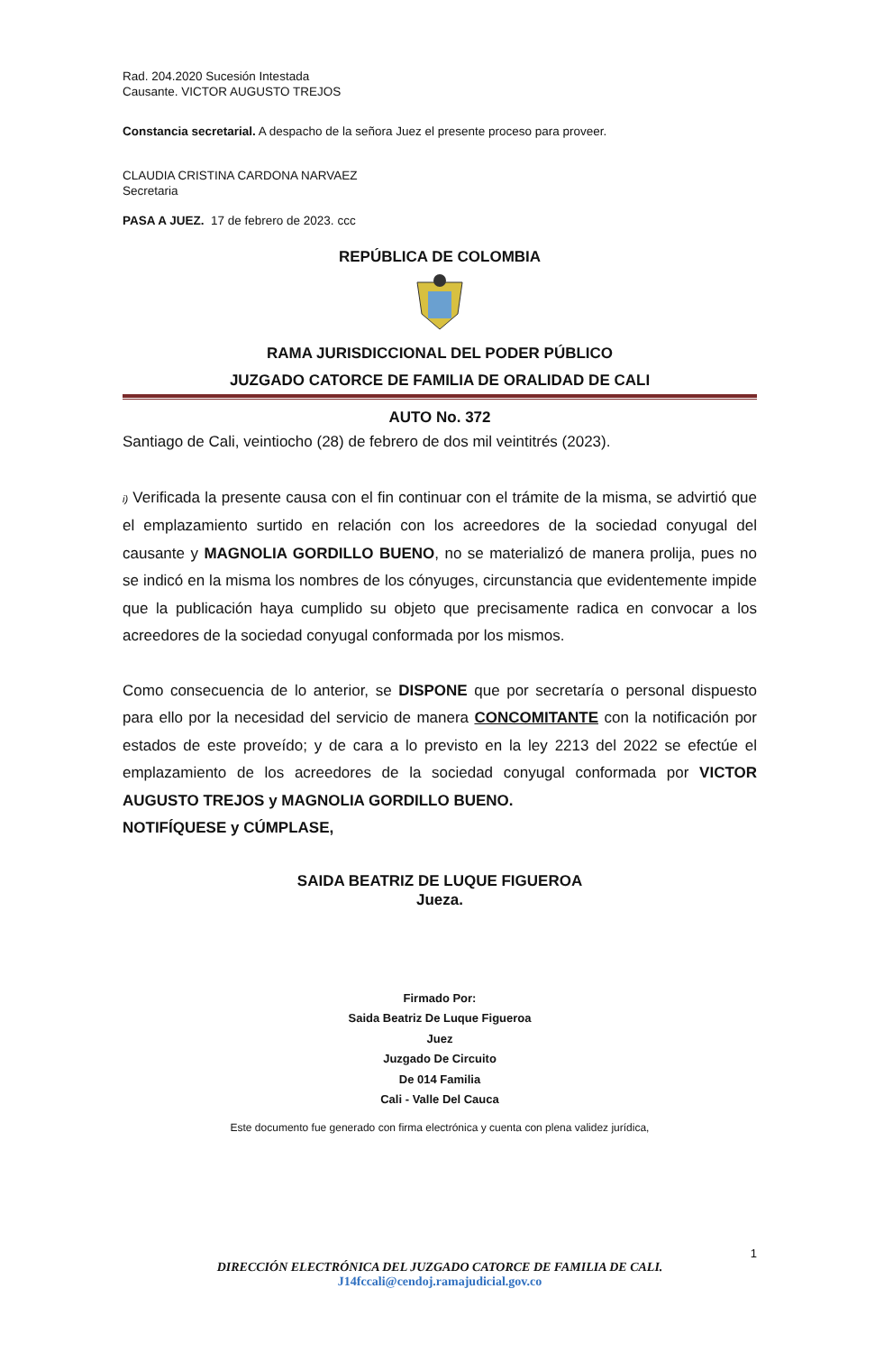Rad. 204.2020 Sucesión Intestada
Causante. VICTOR AUGUSTO TREJOS
Constancia secretarial. A despacho de la señora Juez el presente proceso para proveer.
CLAUDIA CRISTINA CARDONA NARVAEZ
Secretaria
PASA A JUEZ. 17 de febrero de 2023. ccc
REPÚBLICA DE COLOMBIA
RAMA JURISDICCIONAL DEL PODER PÚBLICO
JUZGADO CATORCE DE FAMILIA DE ORALIDAD DE CALI
AUTO No. 372
Santiago de Cali, veintiocho (28) de febrero de dos mil veintitrés (2023).
i) Verificada la presente causa con el fin continuar con el trámite de la misma, se advirtió que el emplazamiento surtido en relación con los acreedores de la sociedad conyugal del causante y MAGNOLIA GORDILLO BUENO, no se materializó de manera prolija, pues no se indicó en la misma los nombres de los cónyuges, circunstancia que evidentemente impide que la publicación haya cumplido su objeto que precisamente radica en convocar a los acreedores de la sociedad conyugal conformada por los mismos.
Como consecuencia de lo anterior, se DISPONE que por secretaría o personal dispuesto para ello por la necesidad del servicio de manera CONCOMITANTE con la notificación por estados de este proveído; y de cara a lo previsto en la ley 2213 del 2022 se efectúe el emplazamiento de los acreedores de la sociedad conyugal conformada por VICTOR AUGUSTO TREJOS y MAGNOLIA GORDILLO BUENO.
NOTIFÍQUESE y CÚMPLASE,
SAIDA BEATRIZ DE LUQUE FIGUEROA
Jueza.
Firmado Por:
Saida Beatriz De Luque Figueroa
Juez
Juzgado De Circuito
De 014 Familia
Cali - Valle Del Cauca
Este documento fue generado con firma electrónica y cuenta con plena validez jurídica,
1
DIRECCIÓN ELECTRÓNICA DEL JUZGADO CATORCE DE FAMILIA DE CALI.
J14fccali@cendoj.ramajudicial.gov.co